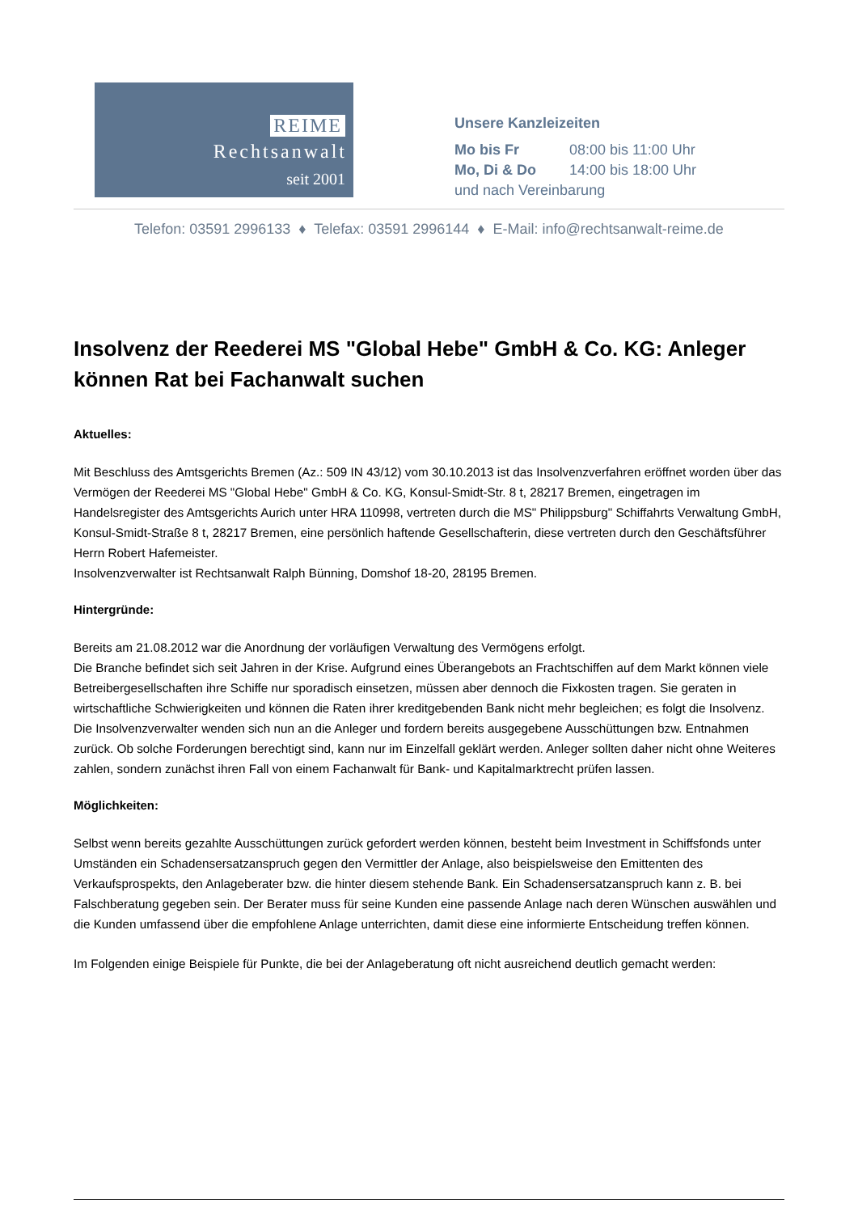REIME
Rechtsanwalt
seit 2001
Unsere Kanzleizeiten
Mo bis Fr 08:00 bis 11:00 Uhr
Mo, Di & Do 14:00 bis 18:00 Uhr
und nach Vereinbarung
Telefon: 03591 2996133 ♦ Telefax: 03591 2996144 ♦ E-Mail: info@rechtsanwalt-reime.de
Insolvenz der Reederei MS "Global Hebe" GmbH & Co. KG: Anleger können Rat bei Fachanwalt suchen
Aktuelles:
Mit Beschluss des Amtsgerichts Bremen (Az.: 509 IN 43/12) vom 30.10.2013 ist das Insolvenzverfahren eröffnet worden über das Vermögen der Reederei MS "Global Hebe" GmbH & Co. KG, Konsul-Smidt-Str. 8 t, 28217 Bremen, eingetragen im Handelsregister des Amtsgerichts Aurich unter HRA 110998, vertreten durch die MS" Philippsburg" Schiffahrts Verwaltung GmbH, Konsul-Smidt-Straße 8 t, 28217 Bremen, eine persönlich haftende Gesellschafterin, diese vertreten durch den Geschäftsführer Herrn Robert Hafemeister.
Insolvenzverwalter ist Rechtsanwalt Ralph Bünning, Domshof 18-20, 28195 Bremen.
Hintergründe:
Bereits am 21.08.2012 war die Anordnung der vorläufigen Verwaltung des Vermögens erfolgt.
Die Branche befindet sich seit Jahren in der Krise. Aufgrund eines Überangebots an Frachtschiffen auf dem Markt können viele Betreibergesellschaften ihre Schiffe nur sporadisch einsetzen, müssen aber dennoch die Fixkosten tragen. Sie geraten in wirtschaftliche Schwierigkeiten und können die Raten ihrer kreditgebenden Bank nicht mehr begleichen; es folgt die Insolvenz. Die Insolvenzverwalter wenden sich nun an die Anleger und fordern bereits ausgegebene Ausschüttungen bzw. Entnahmen zurück. Ob solche Forderungen berechtigt sind, kann nur im Einzelfall geklärt werden. Anleger sollten daher nicht ohne Weiteres zahlen, sondern zunächst ihren Fall von einem Fachanwalt für Bank- und Kapitalmarktrecht prüfen lassen.
Möglichkeiten:
Selbst wenn bereits gezahlte Ausschüttungen zurück gefordert werden können, besteht beim Investment in Schiffsfonds unter Umständen ein Schadensersatzanspruch gegen den Vermittler der Anlage, also beispielsweise den Emittenten des Verkaufsprospekts, den Anlageberater bzw. die hinter diesem stehende Bank. Ein Schadensersatzanspruch kann z. B. bei Falschberatung gegeben sein. Der Berater muss für seine Kunden eine passende Anlage nach deren Wünschen auswählen und die Kunden umfassend über die empfohlene Anlage unterrichten, damit diese eine informierte Entscheidung treffen können.
Im Folgenden einige Beispiele für Punkte, die bei der Anlageberatung oft nicht ausreichend deutlich gemacht werden: